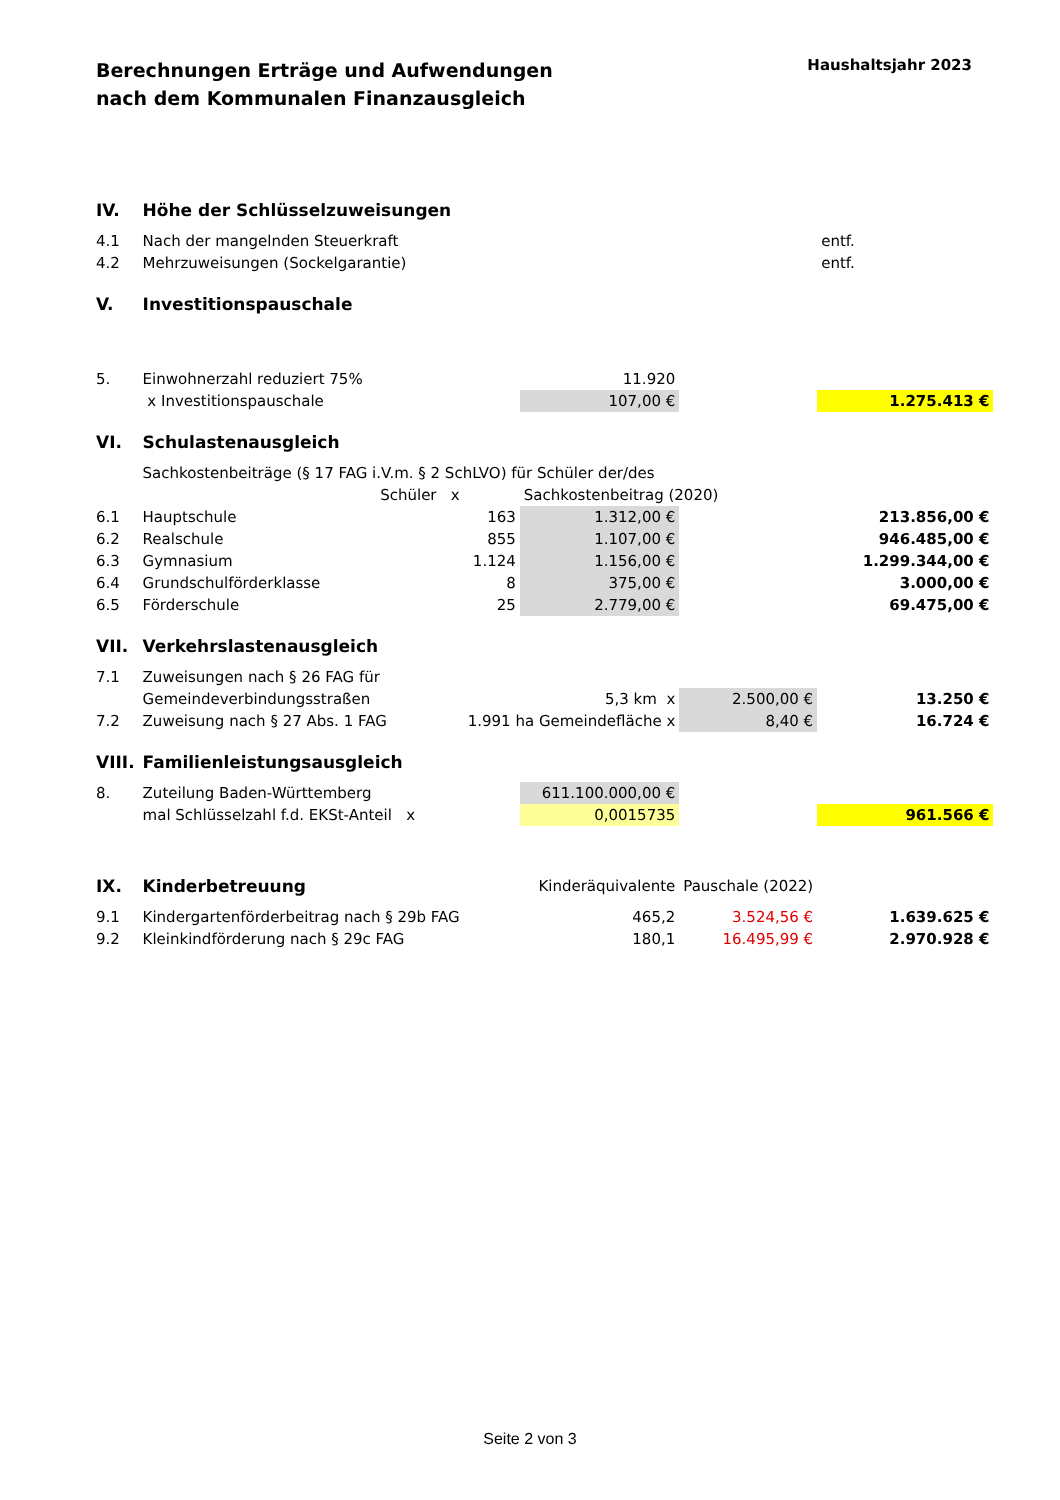Berechnungen Erträge und Aufwendungen
nach dem Kommunalen Finanzausgleich
Haushaltsjahr 2023
| IV. | Höhe der Schlüsselzuweisungen | | | | | |
| 4.1 | Nach der mangelnden Steuerkraft | | | | entf. | |
| 4.2 | Mehrzuweisungen (Sockelgarantie) | | | | entf. | |
| V. | Investitionspauschale | | | | | |
| 5. | Einwohnerzahl reduziert 75% | | 11.920 | | | |
| | x Investitionspauschale | | 107,00 € | | 1.275.413 € | |
| VI. | Schulastenausgleich | | | | | |
| | Sachkostenbeiträge (§ 17 FAG i.V.m. § 2 SchLVO) für Schüler der/des | | | | | |
| | Schüler x | | Sachkostenbeitrag (2020) | | | |
| 6.1 | Hauptschule | 163 | 1.312,00 € | | | 213.856,00 € |
| 6.2 | Realschule | 855 | 1.107,00 € | | | 946.485,00 € |
| 6.3 | Gymnasium | 1.124 | 1.156,00 € | | | 1.299.344,00 € |
| 6.4 | Grundschulförderklasse | 8 | 375,00 € | | | 3.000,00 € |
| 6.5 | Förderschule | 25 | 2.779,00 € | | | 69.475,00 € |
| VII. | Verkehrslastenausgleich | | | | | |
| 7.1 | Zuweisungen nach § 26 FAG für | | | | | |
| | Gemeindeverbindungsstraßen | | 5,3 km x | 2.500,00 € | | 13.250 € |
| 7.2 | Zuweisung nach § 27 Abs. 1 FAG | 1.991 ha Gemeindefläche x | | 8,40 € | | 16.724 € |
| VIII. | Familienleistungsausgleich | | | | | |
| 8. | Zuteilung Baden-Württemberg | | 611.100.000,00 € | | | |
| | mal Schlüsselzahl f.d. EKSt-Anteil x | | 0,0015735 | | 961.566 € | |
| IX. | Kinderbetreuung | | Kinderäquivalente | Pauschale (2022) | | |
| 9.1 | Kindergartenförderbeitrag nach § 29b FAG | | 465,2 | 3.524,56 € | | 1.639.625 € |
| 9.2 | Kleinkindförderung nach § 29c FAG | | 180,1 | 16.495,99 € | | 2.970.928 € |
Seite 2 von 3